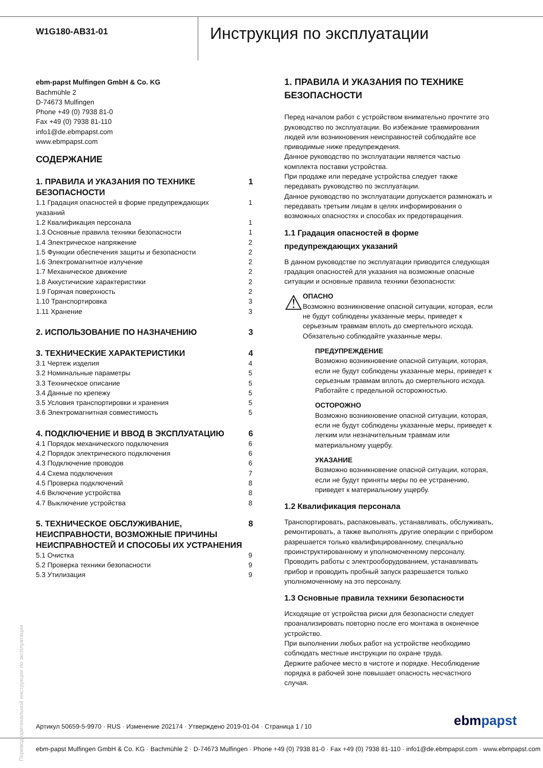W1G180-AB31-01
Инструкция по эксплуатации
ebm-papst Mulfingen GmbH & Co. KG
Bachmühle 2
D-74673 Mulfingen
Phone +49 (0) 7938 81-0
Fax +49 (0) 7938 81-110
info1@de.ebmpapst.com
www.ebmpapst.com
СОДЕРЖАНИЕ
1. ПРАВИЛА И УКАЗАНИЯ ПО ТЕХНИКЕ
БЕЗОПАСНОСТИ 1
1.1 Градация опасностей в форме предупреждающих
указаний 1
1.2 Квалификация персонала 1
1.3 Основные правила техники безопасности 1
1.4 Электрическое напряжение 2
1.5 Функции обеспечения защиты и безопасности 2
1.6 Электромагнитное излучение 2
1.7 Механическое движение 2
1.8 Аккустичиские характеристики 2
1.9 Горячая поверхность 2
1.10 Транспортировка 3
1.11 Хранение 3
2. ИСПОЛЬЗОВАНИЕ ПО НАЗНАЧЕНИЮ 3
3. ТЕХНИЧЕСКИЕ ХАРАКТЕРИСТИКИ 4
3.1 Чертеж изделия 4
3.2 Номинальные параметры 5
3.3 Техническое описание 5
3.4 Данные по крепежу 5
3.5 Условия транспортировки и хранения 5
3.6 Электромагнитная совместимость 5
4. ПОДКЛЮЧЕНИЕ И ВВОД В ЭКСПЛУАТАЦИЮ 6
4.1 Порядок механического подключения 6
4.2 Порядок электрического подключения 6
4.3 Подключение проводов 6
4.4 Схема подключения 7
4.5 Проверка подключений 8
4.6 Включение устройства 8
4.7 Выключение устройства 8
5. ТЕХНИЧЕСКОЕ ОБСЛУЖИВАНИЕ,
НЕИСПРАВНОСТИ, ВОЗМОЖНЫЕ ПРИЧИНЫ
НЕИСПРАВНОСТЕЙ И СПОСОБЫ ИХ УСТРАНЕНИЯ 8
5.1 Очистка 9
5.2 Проверка техники безопасности 9
5.3 Утилизация 9
1. ПРАВИЛА И УКАЗАНИЯ ПО ТЕХНИКЕ БЕЗОПАСНОСТИ
Перед началом работ с устройством внимательно прочтите это руководство по эксплуатации. Во избежание травмирования людей или возникновения неисправностей соблюдайте все приводимые ниже предупреждения.
Данное руководство по эксплуатации является частью комплекта поставки устройства.
При продаже или передаче устройства следует также передавать руководство по эксплуатации.
Данное руководство по эксплуатации допускается размножать и передавать третьим лицам в целях информирования о возможных опасностях и способах их предотвращения.
1.1 Градация опасностей в форме предупреждающих указаний
В данном руководстве по эксплуатации приводится следующая градация опасностей для указания на возможные опасные ситуации и основные правила техники безопасности:
⚠
ОПАСНО
Возможно возникновение опасной ситуации, которая, если не будут соблюдены указанные меры, приведет к серьезным травмам вплоть до смертельного исхода. Обязательно соблюдайте указанные меры.
ПРЕДУПРЕЖДЕНИЕ
Возможно возникновение опасной ситуации, которая, если не будут соблюдены указанные меры, приведет к серьезным травмам вплоть до смертельного исхода. Работайте с предельной осторожностью.
ОСТОРОЖНО
Возможно возникновение опасной ситуации, которая, если не будут соблюдены указанные меры, приведет к легким или незначительным травмам или материальному ущербу.
УКАЗАНИЕ
Возможно возникновение опасной ситуации, которая, если не будут приняты меры по ее устранению, приведет к материальному ущербу.
1.2 Квалификация персонала
Транспортировать, распаковывать, устанавливать, обслуживать, ремонтировать, а также выполнять другие операции с прибором разрешается только квалифицированному, специально проинструктированному и уполномоченному персоналу.
Проводить работы с электрооборудованием, устанавливать прибор и проводить пробный запуск разрешается только уполномоченному на это персоналу.
1.3 Основные правила техники безопасности
Исходящие от устройства риски для безопасности следует проанализировать повторно после его монтажа в оконечное устройство.
При выполнении любых работ на устройстве необходимо соблюдать местные инструкции по охране труда.
Держите рабочее место в чистоте и порядке. Несоблюдение порядка в рабочей зоне повышает опасность несчастного случая.
Перевод оригинальной инструкции по эксплуатации
Артикул 50659-5-9970 · RUS · Изменение 202174 · Утверждено 2019-01-04 · Страница 1 / 10
ebmpapst
ebm-papst Mulfingen GmbH & Co. KG · Bachmühle 2 · D-74673 Mulfingen · Phone +49 (0) 7938 81-0 · Fax +49 (0) 7938 81-110 · info1@de.ebmpapst.com · www.ebmpapst.com